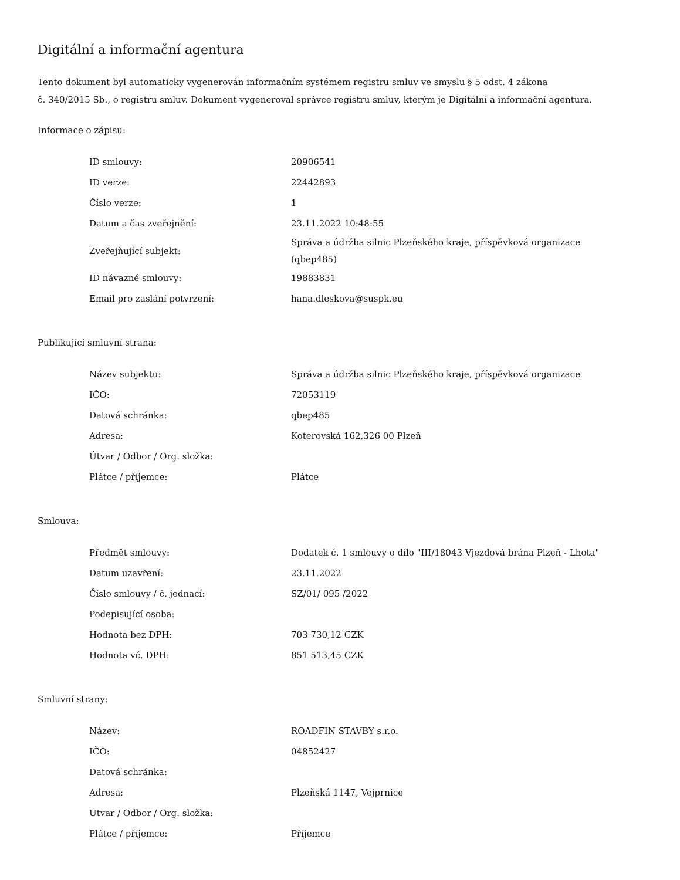Digitální a informační agentura
Tento dokument byl automaticky vygenerován informačním systémem registru smluv ve smyslu § 5 odst. 4 zákona
č. 340/2015 Sb., o registru smluv. Dokument vygeneroval správce registru smluv, kterým je Digitální a informační agentura.
Informace o zápisu:
| ID smlouvy: | 20906541 |
| ID verze: | 22442893 |
| Číslo verze: | 1 |
| Datum a čas zveřejnění: | 23.11.2022 10:48:55 |
| Zveřejňující subjekt: | Správa a údržba silnic Plzeňského kraje, příspěvková organizace (qbep485) |
| ID návazné smlouvy: | 19883831 |
| Email pro zaslání potvrzení: | hana.dleskova@suspk.eu |
Publikující smluvní strana:
| Název subjektu: | Správa a údržba silnic Plzeňského kraje, příspěvková organizace |
| IČO: | 72053119 |
| Datová schránka: | qbep485 |
| Adresa: | Koterovská 162,326 00 Plzeň |
| Útvar / Odbor / Org. složka: | |
| Plátce / příjemce: | Plátce |
Smlouva:
| Předmět smlouvy: | Dodatek č. 1 smlouvy o dílo "III/18043 Vjezdová brána Plzeň - Lhota" |
| Datum uzavření: | 23.11.2022 |
| Číslo smlouvy / č. jednací: | SZ/01/ 095 /2022 |
| Podepisující osoba: | |
| Hodnota bez DPH: | 703 730,12 CZK |
| Hodnota vč. DPH: | 851 513,45 CZK |
Smluvní strany:
| Název: | ROADFIN STAVBY s.r.o. |
| IČO: | 04852427 |
| Datová schránka: | |
| Adresa: | Plzeňská 1147, Vejprnice |
| Útvar / Odbor / Org. složka: | |
| Plátce / příjemce: | Příjemce |